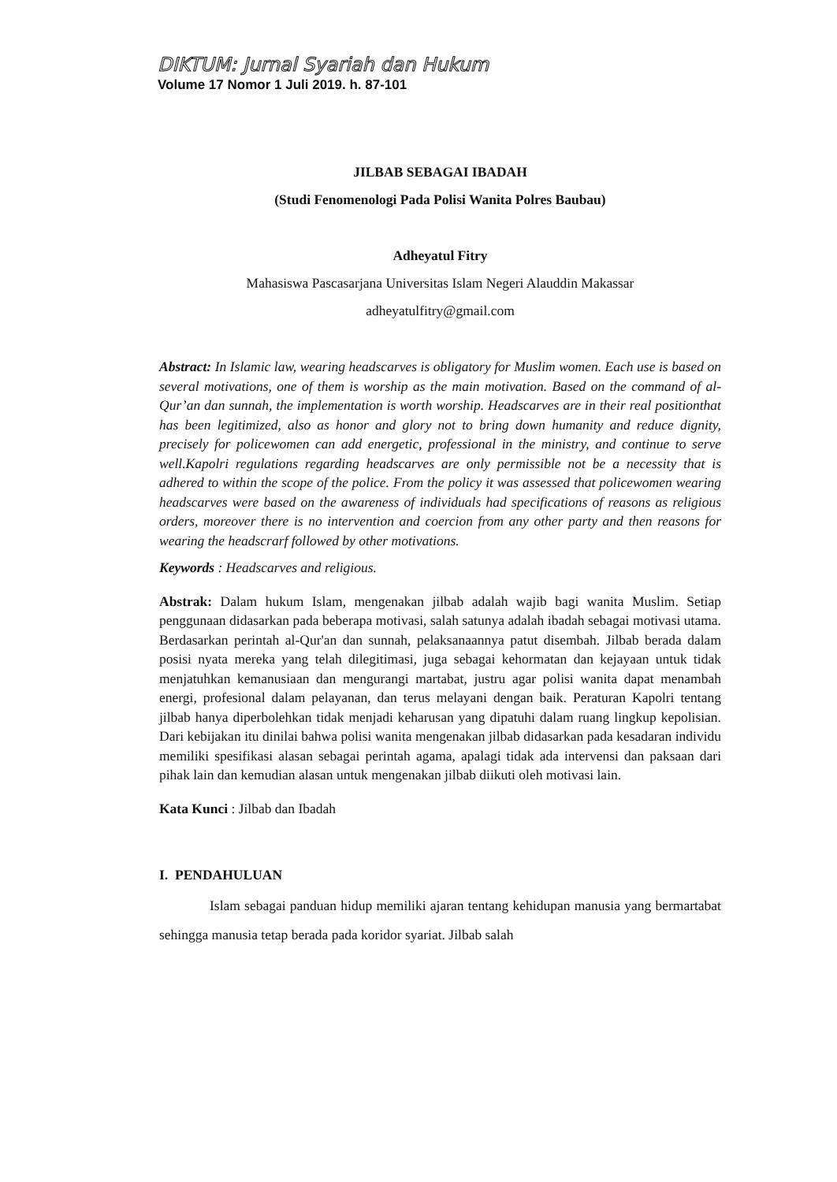DIKTUM: Jurnal Syariah dan Hukum
Volume 17 Nomor 1 Juli 2019. h. 87-101
JILBAB SEBAGAI IBADAH
(Studi Fenomenologi Pada Polisi Wanita Polres Baubau)
Adheyatul Fitry
Mahasiswa Pascasarjana Universitas Islam Negeri Alauddin Makassar
adheyatulfitry@gmail.com
Abstract: In Islamic law, wearing headscarves is obligatory for Muslim women. Each use is based on several motivations, one of them is worship as the main motivation. Based on the command of al-Qur’an dan sunnah, the implementation is worth worship. Headscarves are in their real positionthat has been legitimized, also as honor and glory not to bring down humanity and reduce dignity, precisely for policewomen can add energetic, professional in the ministry, and continue to serve well.Kapolri regulations regarding headscarves are only permissible not be a necessity that is adhered to within the scope of the police. From the policy it was assessed that policewomen wearing headscarves were based on the awareness of individuals had specifications of reasons as religious orders, moreover there is no intervention and coercion from any other party and then reasons for wearing the headscrarf followed by other motivations.
Keywords : Headscarves and religious.
Abstrak: Dalam hukum Islam, mengenakan jilbab adalah wajib bagi wanita Muslim. Setiap penggunaan didasarkan pada beberapa motivasi, salah satunya adalah ibadah sebagai motivasi utama. Berdasarkan perintah al-Qur'an dan sunnah, pelaksanaannya patut disembah. Jilbab berada dalam posisi nyata mereka yang telah dilegitimasi, juga sebagai kehormatan dan kejayaan untuk tidak menjatuhkan kemanusiaan dan mengurangi martabat, justru agar polisi wanita dapat menambah energi, profesional dalam pelayanan, dan terus melayani dengan baik. Peraturan Kapolri tentang jilbab hanya diperbolehkan tidak menjadi keharusan yang dipatuhi dalam ruang lingkup kepolisian. Dari kebijakan itu dinilai bahwa polisi wanita mengenakan jilbab didasarkan pada kesadaran individu memiliki spesifikasi alasan sebagai perintah agama, apalagi tidak ada intervensi dan paksaan dari pihak lain dan kemudian alasan untuk mengenakan jilbab diikuti oleh motivasi lain.
Kata Kunci : Jilbab dan Ibadah
I. PENDAHULUAN
Islam sebagai panduan hidup memiliki ajaran tentang kehidupan manusia yang bermartabat sehingga manusia tetap berada pada koridor syariat. Jilbab salah